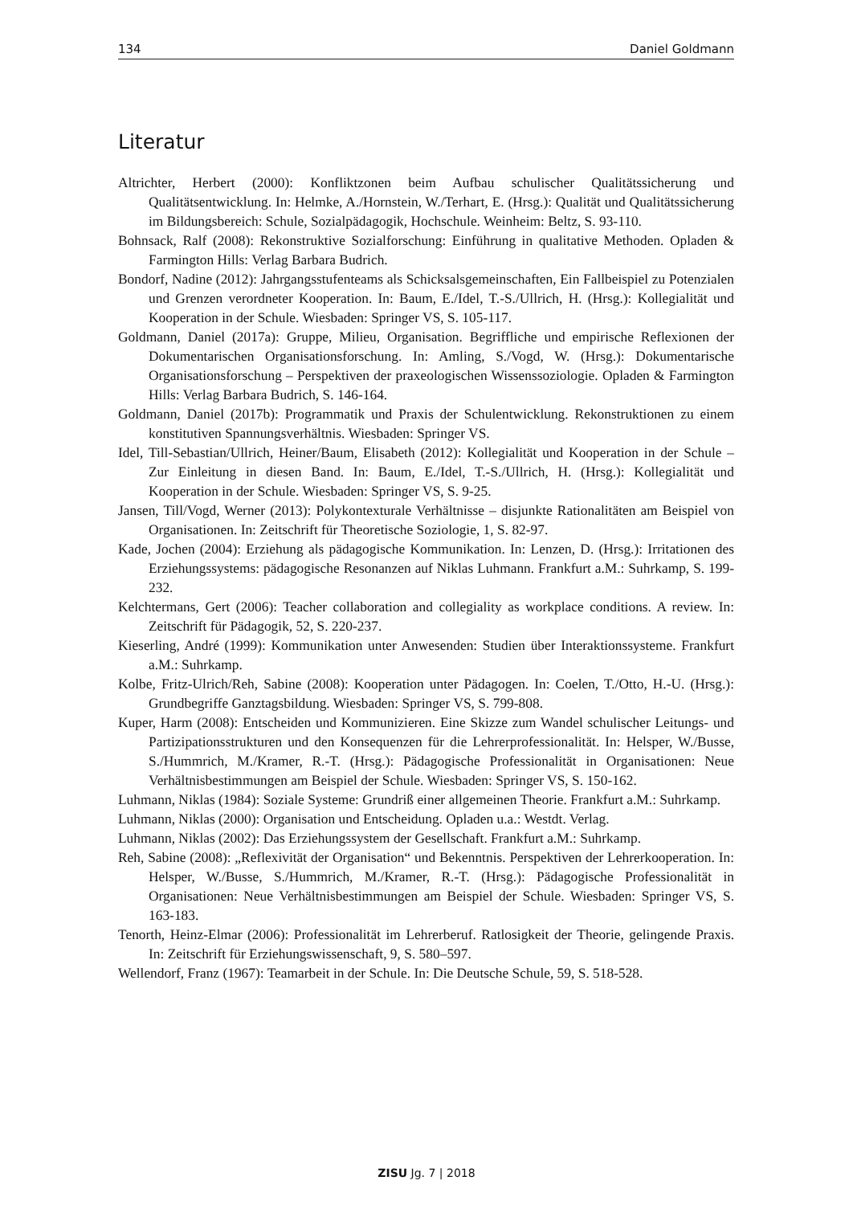134 Daniel Goldmann
Literatur
Altrichter, Herbert (2000): Konfliktzonen beim Aufbau schulischer Qualitätssicherung und Qualitätsentwicklung. In: Helmke, A./Hornstein, W./Terhart, E. (Hrsg.): Qualität und Qualitätssicherung im Bildungsbereich: Schule, Sozialpädagogik, Hochschule. Weinheim: Beltz, S. 93-110.
Bohnsack, Ralf (2008): Rekonstruktive Sozialforschung: Einführung in qualitative Methoden. Opladen & Farmington Hills: Verlag Barbara Budrich.
Bondorf, Nadine (2012): Jahrgangsstufenteams als Schicksalsgemeinschaften, Ein Fallbeispiel zu Potenzialen und Grenzen verordneter Kooperation. In: Baum, E./Idel, T.-S./Ullrich, H. (Hrsg.): Kollegialität und Kooperation in der Schule. Wiesbaden: Springer VS, S. 105-117.
Goldmann, Daniel (2017a): Gruppe, Milieu, Organisation. Begriffliche und empirische Reflexionen der Dokumentarischen Organisationsforschung. In: Amling, S./Vogd, W. (Hrsg.): Dokumentarische Organisationsforschung – Perspektiven der praxeologischen Wissenssoziologie. Opladen & Farmington Hills: Verlag Barbara Budrich, S. 146-164.
Goldmann, Daniel (2017b): Programmatik und Praxis der Schulentwicklung. Rekonstruktionen zu einem konstitutiven Spannungsverhältnis. Wiesbaden: Springer VS.
Idel, Till-Sebastian/Ullrich, Heiner/Baum, Elisabeth (2012): Kollegialität und Kooperation in der Schule – Zur Einleitung in diesen Band. In: Baum, E./Idel, T.-S./Ullrich, H. (Hrsg.): Kollegialität und Kooperation in der Schule. Wiesbaden: Springer VS, S. 9-25.
Jansen, Till/Vogd, Werner (2013): Polykontexturale Verhältnisse – disjunkte Rationalitäten am Beispiel von Organisationen. In: Zeitschrift für Theoretische Soziologie, 1, S. 82-97.
Kade, Jochen (2004): Erziehung als pädagogische Kommunikation. In: Lenzen, D. (Hrsg.): Irritationen des Erziehungssystems: pädagogische Resonanzen auf Niklas Luhmann. Frankfurt a.M.: Suhrkamp, S. 199-232.
Kelchtermans, Gert (2006): Teacher collaboration and collegiality as workplace conditions. A review. In: Zeitschrift für Pädagogik, 52, S. 220-237.
Kieserling, André (1999): Kommunikation unter Anwesenden: Studien über Interaktionssysteme. Frankfurt a.M.: Suhrkamp.
Kolbe, Fritz-Ulrich/Reh, Sabine (2008): Kooperation unter Pädagogen. In: Coelen, T./Otto, H.-U. (Hrsg.): Grundbegriffe Ganztagsbildung. Wiesbaden: Springer VS, S. 799-808.
Kuper, Harm (2008): Entscheiden und Kommunizieren. Eine Skizze zum Wandel schulischer Leitungs- und Partizipationsstrukturen und den Konsequenzen für die Lehrerprofessionalität. In: Helsper, W./Busse, S./Hummrich, M./Kramer, R.-T. (Hrsg.): Pädagogische Professionalität in Organisationen: Neue Verhältnisbestimmungen am Beispiel der Schule. Wiesbaden: Springer VS, S. 150-162.
Luhmann, Niklas (1984): Soziale Systeme: Grundriß einer allgemeinen Theorie. Frankfurt a.M.: Suhrkamp.
Luhmann, Niklas (2000): Organisation und Entscheidung. Opladen u.a.: Westdt. Verlag.
Luhmann, Niklas (2002): Das Erziehungssystem der Gesellschaft. Frankfurt a.M.: Suhrkamp.
Reh, Sabine (2008): „Reflexivität der Organisation“ und Bekenntnis. Perspektiven der Lehrerkooperation. In: Helsper, W./Busse, S./Hummrich, M./Kramer, R.-T. (Hrsg.): Pädagogische Professionalität in Organisationen: Neue Verhältnisbestimmungen am Beispiel der Schule. Wiesbaden: Springer VS, S. 163-183.
Tenorth, Heinz-Elmar (2006): Professionalität im Lehrerberuf. Ratlosigkeit der Theorie, gelingende Praxis. In: Zeitschrift für Erziehungswissenschaft, 9, S. 580–597.
Wellendorf, Franz (1967): Teamarbeit in der Schule. In: Die Deutsche Schule, 59, S. 518-528.
ZISU Jg. 7 | 2018